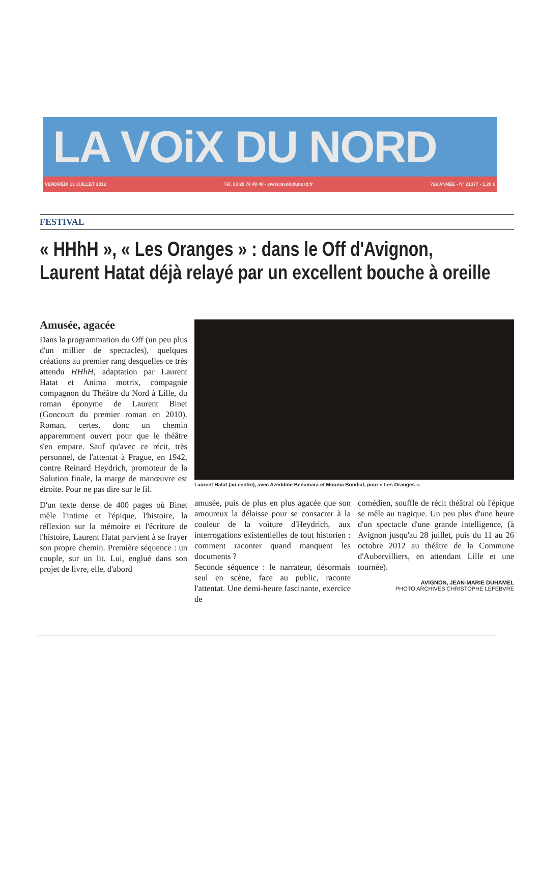LA VOiX DU NORD
VENDREDI 13 JUILLET 2012 Tél. 03 20 78 40 40 - www.lavoixdunord.fr 72e ANNÉE - N° 21377 - 1,20 €
FESTIVAL
« HHhH », « Les Oranges » : dans le Off d'Avignon,
Laurent Hatat déjà relayé par un excellent bouche à oreille
Amusée, agacée
Dans la programmation du Off (un peu plus d'un millier de spectacles), quelques créations au premier rang desquelles ce très attendu HHhH, adaptation par Laurent Hatat et Anima motrix, compagnie compagnon du Théâtre du Nord à Lille, du roman éponyme de Laurent Binet (Goncourt du premier roman en 2010). Roman, certes, donc un chemin apparemment ouvert pour que le théâtre s'en empare. Sauf qu'avec ce récit, très personnel, de l'attentat à Prague, en 1942, contre Reinard Heydrich, promoteur de la Solution finale, la marge de manœuvre est étroite. Pour ne pas dire sur le fil.
D'un texte dense de 400 pages où Binet mêle l'intime et l'épique, l'histoire, la réflexion sur la mémoire et l'écriture de l'histoire, Laurent Hatat parvient à se frayer son propre chemin. Première séquence : un couple, sur un lit. Lui, englué dans son projet de livre, elle, d'abord
Laurent Hatat (au centre), avec Azeddine Benamara et Mounia Boudiaf, pour « Les Oranges ».
amusée, puis de plus en plus agacée que son amoureux la délaisse pour se consacrer à la couleur de la voiture d'Heydrich, aux interrogations existentielles de tout historien : comment raconter quand manquent les documents ?
Seconde séquence : le narrateur, désormais seul en scène, face au public, raconte l'attentat. Une demi-heure fascinante, exercice de
comédien, souffle de récit théâtral où l'épique se mêle au tragique. Un peu plus d'une heure d'un spectacle d'une grande intelligence, (à Avignon jusqu'au 28 juillet, puis du 11 au 26 octobre 2012 au théâtre de la Commune d'Aubervilliers, en attendant Lille et une tournée).
AVIGNON, JEAN-MARIE DUHAMEL
PHOTO ARCHIVES CHRISTOPHE LEFEBVRE